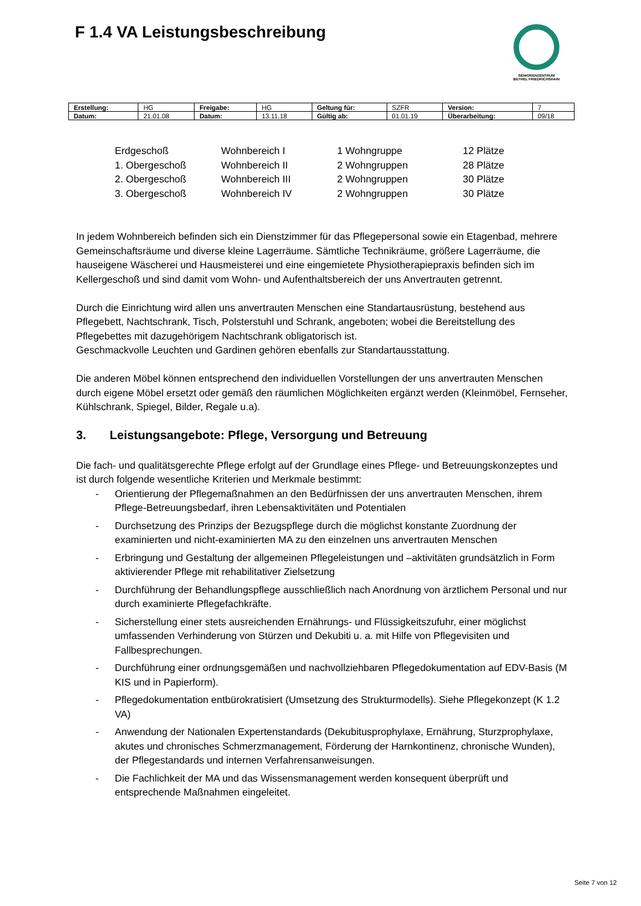F 1.4 VA Leistungsbeschreibung
SENIORENZENTRUM
BETHEL FRIEDRICHSHAIN
| Erstellung: | HG | Freigabe: | HG | Geltung für: | SZFR | Version: | 7 |
| Datum: | 21.01.08 | Datum: | 13.11.18 | Gültig ab: | 01.01.19 | Überarbeitung: | 09/18 |
| Erdgeschoß | Wohnbereich I | 1 Wohngruppe | 12 Plätze |
| 1. Obergeschoß | Wohnbereich II | 2 Wohngruppen | 28 Plätze |
| 2. Obergeschoß | Wohnbereich III | 2 Wohngruppen | 30 Plätze |
| 3. Obergeschoß | Wohnbereich IV | 2 Wohngruppen | 30 Plätze |
In jedem Wohnbereich befinden sich ein Dienstzimmer für das Pflegepersonal sowie ein Etagenbad, mehrere Gemeinschaftsräume und diverse kleine Lagerräume. Sämtliche Technikräume, größere Lagerräume, die hauseigene Wäscherei und Hausmeisterei und eine eingemietete Physiotherapiepraxis befinden sich im Kellergeschoß und sind damit vom Wohn- und Aufenthaltsbereich der uns Anvertrauten getrennt.
Durch die Einrichtung wird allen uns anvertrauten Menschen eine Standartausrüstung, bestehend aus Pflegebett, Nachtschrank, Tisch, Polsterstuhl und Schrank, angeboten; wobei die Bereitstellung des Pflegebettes mit dazugehörigem Nachtschrank obligatorisch ist.
Geschmackvolle Leuchten und Gardinen gehören ebenfalls zur Standartausstattung.
Die anderen Möbel können entsprechend den individuellen Vorstellungen der uns anvertrauten Menschen durch eigene Möbel ersetzt oder gemäß den räumlichen Möglichkeiten ergänzt werden (Kleinmöbel, Fernseher, Kühlschrank, Spiegel, Bilder, Regale u.a).
3. Leistungsangebote: Pflege, Versorgung und Betreuung
Die fach- und qualitätsgerechte Pflege erfolgt auf der Grundlage eines Pflege- und Betreuungskonzeptes und ist durch folgende wesentliche Kriterien und Merkmale bestimmt:
- Orientierung der Pflegemaßnahmen an den Bedürfnissen der uns anvertrauten Menschen, ihrem Pflege-Betreuungsbedarf, ihren Lebensaktivitäten und Potentialen
- Durchsetzung des Prinzips der Bezugspflege durch die möglichst konstante Zuordnung der examinierten und nicht-examinierten MA zu den einzelnen uns anvertrauten Menschen
- Erbringung und Gestaltung der allgemeinen Pflegeleistungen und –aktivitäten grundsätzlich in Form aktivierender Pflege mit rehabilitativer Zielsetzung
- Durchführung der Behandlungspflege ausschließlich nach Anordnung von ärztlichem Personal und nur durch examinierte Pflegefachkräfte.
- Sicherstellung einer stets ausreichenden Ernährungs- und Flüssigkeitszufuhr, einer möglichst umfassenden Verhinderung von Stürzen und Dekubiti u. a. mit Hilfe von Pflegevisiten und Fallbesprechungen.
- Durchführung einer ordnungsgemäßen und nachvollziehbaren Pflegedokumentation auf EDV-Basis (M KIS und in Papierform).
- Pflegedokumentation entbürokratisiert (Umsetzung des Strukturmodells). Siehe Pflegekonzept (K 1.2 VA)
- Anwendung der Nationalen Expertenstandards (Dekubitusprophylaxe, Ernährung, Sturzprophylaxe, akutes und chronisches Schmerzmanagement, Förderung der Harnkontinenz, chronische Wunden), der Pflegestandards und internen Verfahrensanweisungen.
- Die Fachlichkeit der MA und das Wissensmanagement werden konsequent überprüft und entsprechende Maßnahmen eingeleitet.
Seite 7 von 12